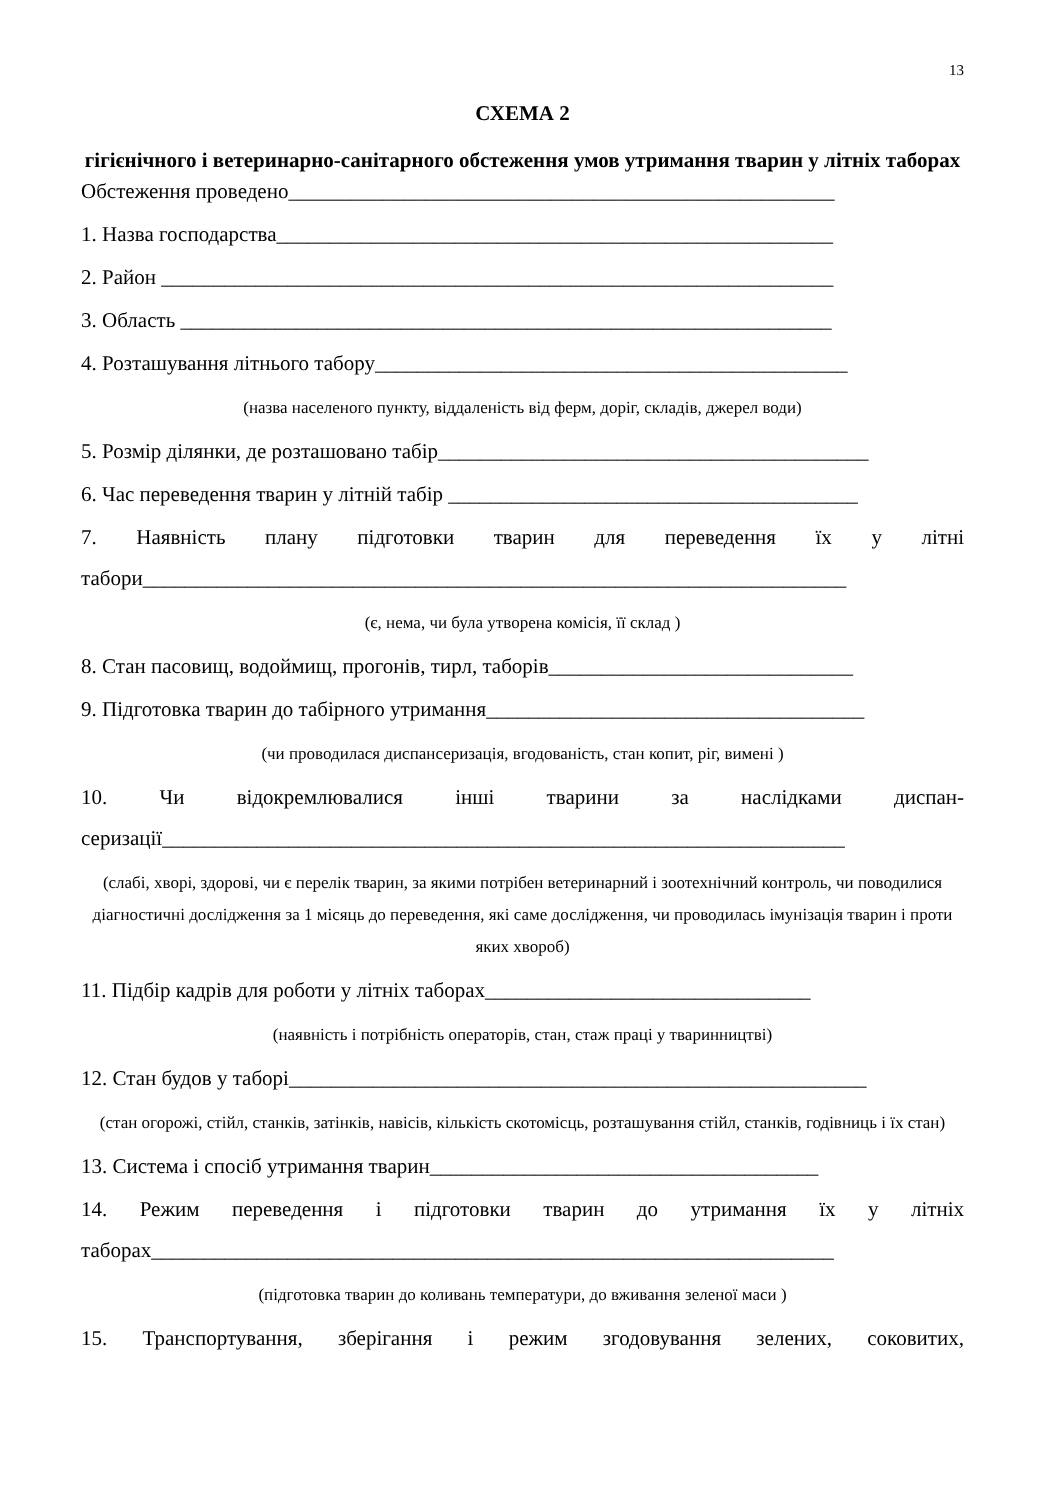13
СХЕМА 2
гігієнічного і ветеринарно-санітарного обстеження умов утримання тварин у літніх таборах
Обстеження проведено____________________________________________________
1. Назва господарства_____________________________________________________
2. Район ________________________________________________________________
3. Область ______________________________________________________________
4. Розташування літнього табору_____________________________________________
(назва населеного пункту, віддаленість від ферм, доріг, складів, джерел води)
5. Розмір ділянки, де розташовано табір_________________________________________
6. Час переведення тварин у літній табір _______________________________________
7. Наявність плану підготовки тварин для переведення їх у літні
табори___________________________________________________________________
(є, нема, чи була утворена комісія, її склад )
8. Стан пасовищ, водоймищ, прогонів, тирл, таборів_____________________________
9. Підготовка тварин до табірного утримання____________________________________
(чи проводилася диспансеризація, вгодованість, стан копит, ріг, вимені )
10. Чи відокремлювалися інші тварини за наслідками диспан-
серизації_________________________________________________________________
(слабі, хворі, здорові, чи є перелік тварин, за якими потрібен ветеринарний і зоотехнічний контроль, чи поводилися діагностичні дослідження за 1 місяць до переведення, які саме дослідження, чи проводилась імунізація тварин і проти яких хвороб)
11. Підбір кадрів для роботи у літніх таборах_______________________________
(наявність і потрібність операторів, стан, стаж праці у тваринництві)
12. Стан будов у таборі_______________________________________________________
(стан огорожі, стійл, станків, затінків, навісів, кількість скотомісць, розташування стійл, станків, годівниць і їх стан)
13. Система і спосіб утримання тварин_____________________________________
14. Режим переведення і підготовки тварин до утримання їх у літніх
таборах_________________________________________________________________
(підготовка тварин до коливань температури, до вживання зеленої маси )
15. Транспортування, зберігання і режим згодовування зелених, соковитих,